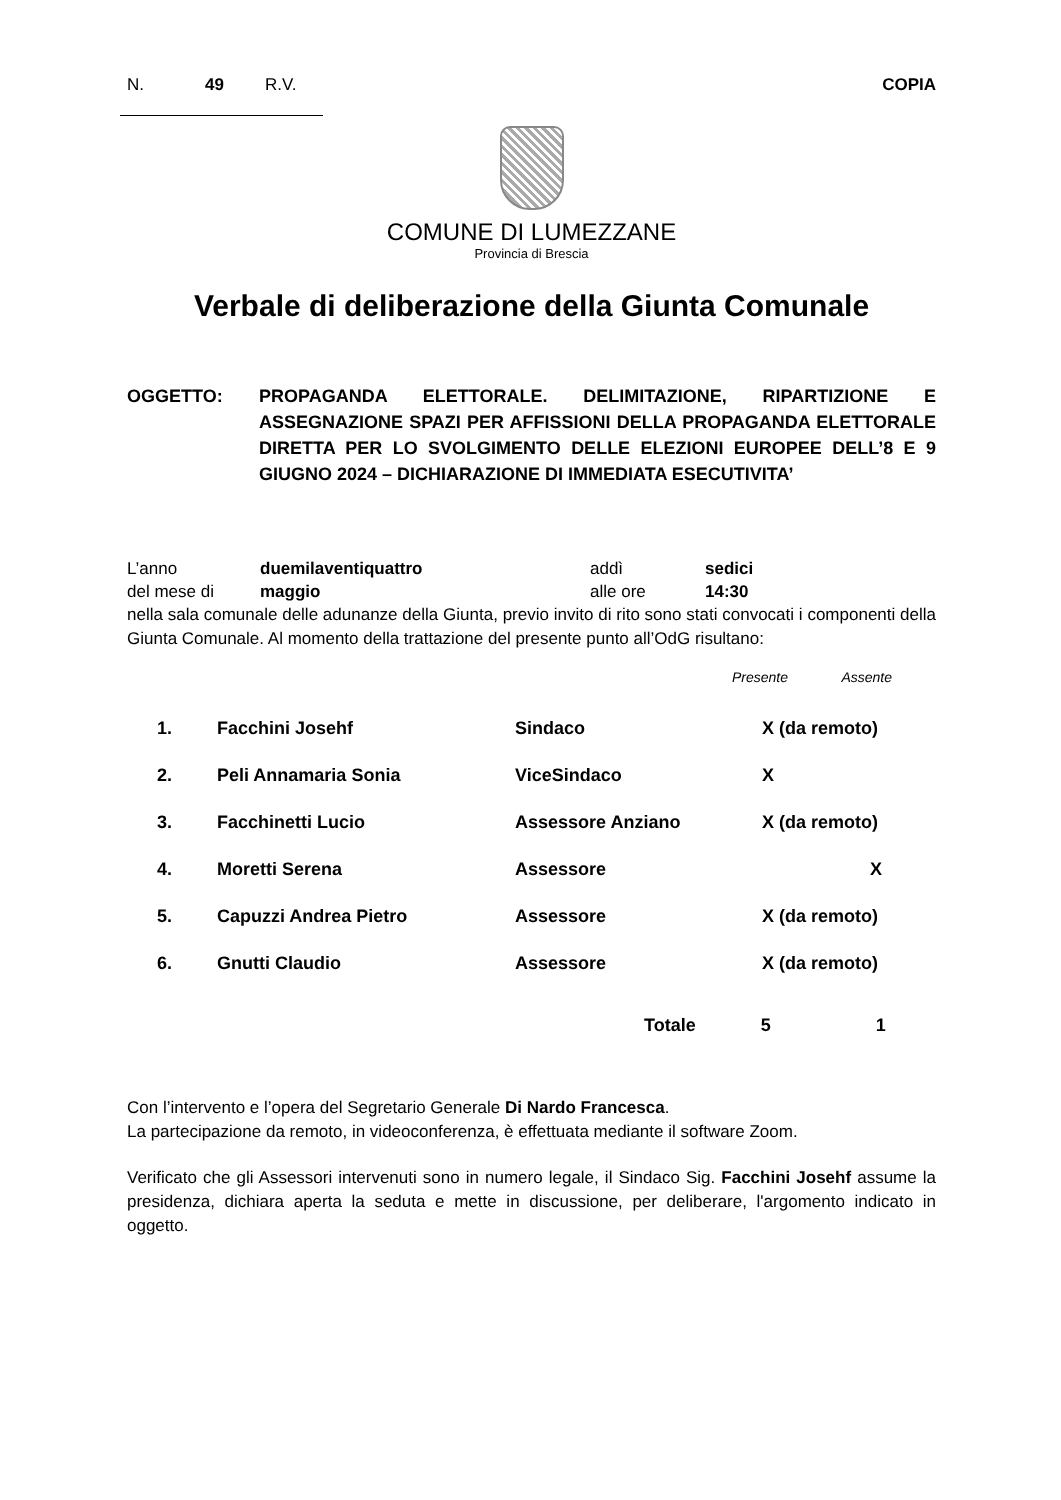N. 49 R.V. COPIA
COMUNE DI LUMEZZANE
Provincia di Brescia
Verbale di deliberazione della Giunta Comunale
OGGETTO: PROPAGANDA ELETTORALE. DELIMITAZIONE, RIPARTIZIONE E ASSEGNAZIONE SPAZI PER AFFISSIONI DELLA PROPAGANDA ELETTORALE DIRETTA PER LO SVOLGIMENTO DELLE ELEZIONI EUROPEE DELL’8 E 9 GIUGNO 2024 – DICHIARAZIONE DI IMMEDIATA ESECUTIVITA’
| L’anno | duemilaventiquattro | addì | sedici |
| del mese di | maggio | alle ore | 14:30 |
nella sala comunale delle adunanze della Giunta, previo invito di rito sono stati convocati i componenti della Giunta Comunale. Al momento della trattazione del presente punto all’OdG risultano:
Presente Assente
| 1. | Facchini Josehf | Sindaco | X (da remoto) |
| 2. | Peli Annamaria Sonia | ViceSindaco | X |
| 3. | Facchinetti Lucio | Assessore Anziano | X (da remoto) |
| 4. | Moretti Serena | Assessore | X |
| 5. | Capuzzi Andrea Pietro | Assessore | X (da remoto) |
| 6. | Gnutti Claudio | Assessore | X (da remoto) |
Totale 5 1
Con l’intervento e l’opera del Segretario Generale Di Nardo Francesca.
La partecipazione da remoto, in videoconferenza, è effettuata mediante il software Zoom.
Verificato che gli Assessori intervenuti sono in numero legale, il Sindaco Sig. Facchini Josehf assume la presidenza, dichiara aperta la seduta e mette in discussione, per deliberare, l'argomento indicato in oggetto.